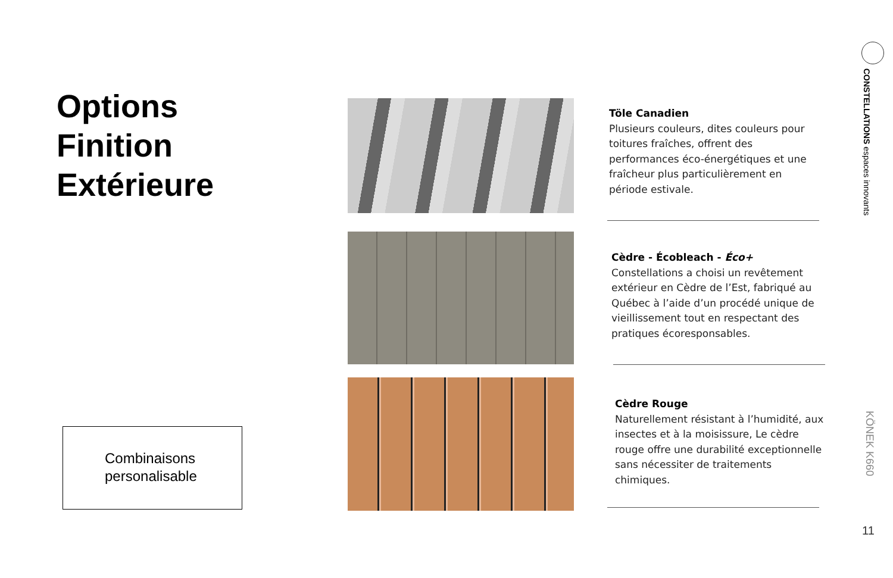Options
Finition
Extérieure
Combinaisons
personalisable
Töle Canadien
Plusieurs couleurs, dites couleurs pour toitures fraîches, offrent des performances éco-énergétiques et une fraîcheur plus particulièrement en période estivale.
Cèdre - Écobleach - Éco+
Constellations a choisi un revêtement extérieur en Cèdre de l’Est, fabriqué au Québec à l’aide d’un procédé unique de vieillissement tout en respectant des pratiques écoresponsables.
Cèdre Rouge
Naturellement résistant à l’humidité, aux insectes et à la moisissure, Le cèdre rouge offre une durabilité exceptionnelle sans nécessiter de traitements chimiques.
CONSTELLATIONS espaces innovants
KÖNEK K660
11